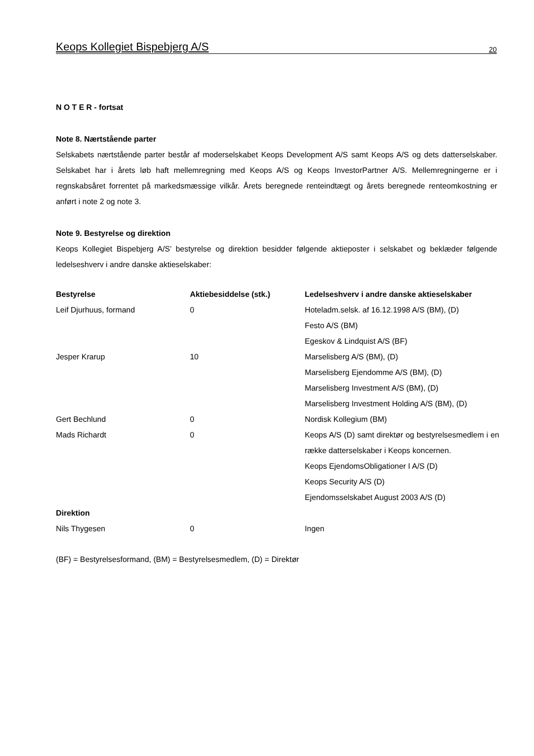Keops Kollegiet Bispebjerg A/S 20
N O T E R - fortsat
Note 8. Nærtstående parter
Selskabets nærtstående parter består af moderselskabet Keops Development A/S samt Keops A/S og dets datterselskaber. Selskabet har i årets løb haft mellemregning med Keops A/S og Keops InvestorPartner A/S. Mellemregningerne er i regnskabsåret forrentet på markedsmæssige vilkår. Årets beregnede renteindtægt og årets beregnede renteomkostning er anført i note 2 og note 3.
Note 9. Bestyrelse og direktion
Keops Kollegiet Bispebjerg A/S’ bestyrelse og direktion besidder følgende aktieposter i selskabet og beklæder følgende ledelseshverv i andre danske aktieselskaber:
| Bestyrelse | Aktiebesiddelse (stk.) | Ledelseshverv i andre danske aktieselskaber |
| --- | --- | --- |
| Leif Djurhuus, formand | 0 | Hoteladm.selsk. af 16.12.1998 A/S (BM), (D) Festo A/S (BM) Egeskov & Lindquist A/S (BF) |
| Jesper Krarup | 10 | Marselisberg A/S (BM), (D) Marselisberg Ejendomme A/S (BM), (D) Marselisberg Investment A/S (BM), (D) Marselisberg Investment Holding A/S (BM), (D) |
| Gert Bechlund | 0 | Nordisk Kollegium (BM) |
| Mads Richardt | 0 | Keops A/S (D) samt direktør og bestyrelsesmedlem i en række datterselskaber i Keops koncernen. Keops EjendomsObligationer I A/S (D) Keops Security A/S (D) Ejendomsselskabet August 2003 A/S (D) |
| Direktion | | |
| Nils Thygesen | 0 | Ingen |
(BF) = Bestyrelsesformand, (BM) = Bestyrelsesmedlem, (D) = Direktør